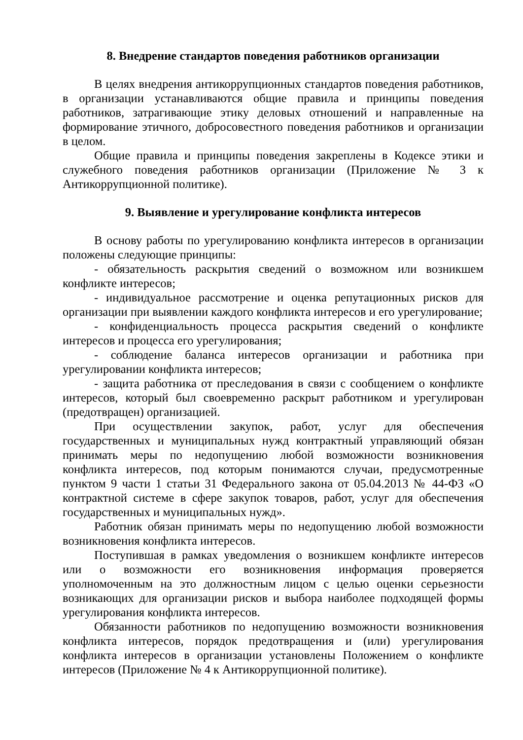8. Внедрение стандартов поведения работников организации
В целях внедрения антикоррупционных стандартов поведения работников, в организации устанавливаются общие правила и принципы поведения работников, затрагивающие этику деловых отношений и направленные на формирование этичного, добросовестного поведения работников и организации в целом.
Общие правила и принципы поведения закреплены в Кодексе этики и служебного поведения работников организации (Приложение № 3 к Антикоррупционной политике).
9. Выявление и урегулирование конфликта интересов
В основу работы по урегулированию конфликта интересов в организации положены следующие принципы:
- обязательность раскрытия сведений о возможном или возникшем конфликте интересов;
- индивидуальное рассмотрение и оценка репутационных рисков для организации при выявлении каждого конфликта интересов и его урегулирование;
- конфиденциальность процесса раскрытия сведений о конфликте интересов и процесса его урегулирования;
- соблюдение баланса интересов организации и работника при урегулировании конфликта интересов;
- защита работника от преследования в связи с сообщением о конфликте интересов, который был своевременно раскрыт работником и урегулирован (предотвращен) организацией.
При осуществлении закупок, работ, услуг для обеспечения государственных и муниципальных нужд контрактный управляющий обязан принимать меры по недопущению любой возможности возникновения конфликта интересов, под которым понимаются случаи, предусмотренные пунктом 9 части 1 статьи 31 Федерального закона от 05.04.2013 № 44-ФЗ «О контрактной системе в сфере закупок товаров, работ, услуг для обеспечения государственных и муниципальных нужд».
Работник обязан принимать меры по недопущению любой возможности возникновения конфликта интересов.
Поступившая в рамках уведомления о возникшем конфликте интересов или о возможности его возникновения информация проверяется уполномоченным на это должностным лицом с целью оценки серьезности возникающих для организации рисков и выбора наиболее подходящей формы урегулирования конфликта интересов.
Обязанности работников по недопущению возможности возникновения конфликта интересов, порядок предотвращения и (или) урегулирования конфликта интересов в организации установлены Положением о конфликте интересов (Приложение № 4 к Антикоррупционной политике).